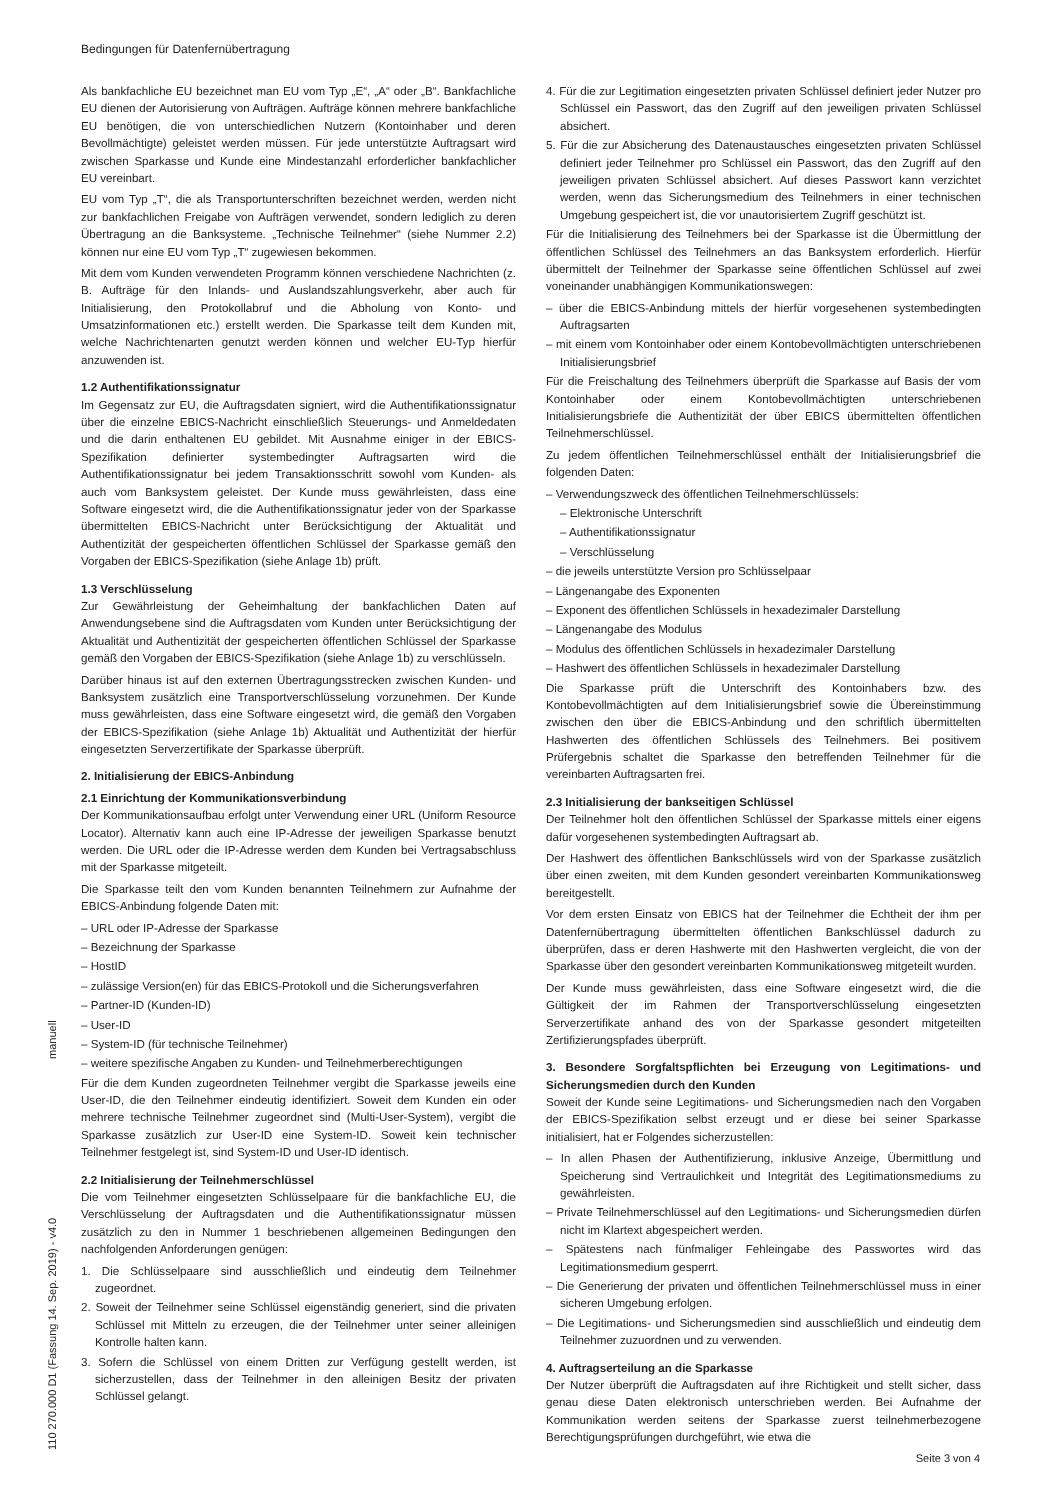Bedingungen für Datenfernübertragung
Als bankfachliche EU bezeichnet man EU vom Typ „E“, „A“ oder „B“. Bankfachliche EU dienen der Autorisierung von Aufträgen. Aufträge können mehrere bankfachliche EU benötigen, die von unterschiedlichen Nutzern (Kontoinhaber und deren Bevollmächtigte) geleistet werden müssen. Für jede unterstützte Auftragsart wird zwischen Sparkasse und Kunde eine Mindestanzahl erforderlicher bankfachlicher EU vereinbart.
EU vom Typ „T“, die als Transportunterschriften bezeichnet werden, werden nicht zur bankfachlichen Freigabe von Aufträgen verwendet, sondern lediglich zu deren Übertragung an die Banksysteme. „Technische Teilnehmer“ (siehe Nummer 2.2) können nur eine EU vom Typ „T“ zugewiesen bekommen.
Mit dem vom Kunden verwendeten Programm können verschiedene Nachrichten (z. B. Aufträge für den Inlands- und Auslandszahlungsverkehr, aber auch für Initialisierung, den Protokollabruf und die Abholung von Konto- und Umsatzinformationen etc.) erstellt werden. Die Sparkasse teilt dem Kunden mit, welche Nachrichtenarten genutzt werden können und welcher EU-Typ hierfür anzuwenden ist.
1.2 Authentifikationssignatur
Im Gegensatz zur EU, die Auftragsdaten signiert, wird die Authentifikationssignatur über die einzelne EBICS-Nachricht einschließlich Steuerungs- und Anmeldedaten und die darin enthaltenen EU gebildet. Mit Ausnahme einiger in der EBICS-Spezifikation definierter systembedingter Auftragsarten wird die Authentifikationssignatur bei jedem Transaktionsschritt sowohl vom Kunden- als auch vom Banksystem geleistet. Der Kunde muss gewährleisten, dass eine Software eingesetzt wird, die die Authentifikationssignatur jeder von der Sparkasse übermittelten EBICS-Nachricht unter Berücksichtigung der Aktualität und Authentizität der gespeicherten öffentlichen Schlüssel der Sparkasse gemäß den Vorgaben der EBICS-Spezifikation (siehe Anlage 1b) prüft.
1.3 Verschlüsselung
Zur Gewährleistung der Geheimhaltung der bankfachlichen Daten auf Anwendungsebene sind die Auftragsdaten vom Kunden unter Berücksichtigung der Aktualität und Authentizität der gespeicherten öffentlichen Schlüssel der Sparkasse gemäß den Vorgaben der EBICS-Spezifikation (siehe Anlage 1b) zu verschlüsseln.
Darüber hinaus ist auf den externen Übertragungsstrecken zwischen Kunden- und Banksystem zusätzlich eine Transportverschlüsselung vorzunehmen. Der Kunde muss gewährleisten, dass eine Software eingesetzt wird, die gemäß den Vorgaben der EBICS-Spezifikation (siehe Anlage 1b) Aktualität und Authentizität der hierfür eingesetzten Serverzertifikate der Sparkasse überprüft.
2. Initialisierung der EBICS-Anbindung
2.1 Einrichtung der Kommunikationsverbindung
Der Kommunikationsaufbau erfolgt unter Verwendung einer URL (Uniform Resource Locator). Alternativ kann auch eine IP-Adresse der jeweiligen Sparkasse benutzt werden. Die URL oder die IP-Adresse werden dem Kunden bei Vertragsabschluss mit der Sparkasse mitgeteilt.
Die Sparkasse teilt den vom Kunden benannten Teilnehmern zur Aufnahme der EBICS-Anbindung folgende Daten mit:
– URL oder IP-Adresse der Sparkasse
– Bezeichnung der Sparkasse
– HostID
– zulässige Version(en) für das EBICS-Protokoll und die Sicherungsverfahren
– Partner-ID (Kunden-ID)
– User-ID
– System-ID (für technische Teilnehmer)
– weitere spezifische Angaben zu Kunden- und Teilnehmerberechtigungen
Für die dem Kunden zugeordneten Teilnehmer vergibt die Sparkasse jeweils eine User-ID, die den Teilnehmer eindeutig identifiziert. Soweit dem Kunden ein oder mehrere technische Teilnehmer zugeordnet sind (Multi-User-System), vergibt die Sparkasse zusätzlich zur User-ID eine System-ID. Soweit kein technischer Teilnehmer festgelegt ist, sind System-ID und User-ID identisch.
2.2 Initialisierung der Teilnehmerschlüssel
Die vom Teilnehmer eingesetzten Schlüsselpaare für die bankfachliche EU, die Verschlüsselung der Auftragsdaten und die Authentifikationssignatur müssen zusätzlich zu den in Nummer 1 beschriebenen allgemeinen Bedingungen den nachfolgenden Anforderungen genügen:
1. Die Schlüsselpaare sind ausschließlich und eindeutig dem Teilnehmer zugeordnet.
2. Soweit der Teilnehmer seine Schlüssel eigenständig generiert, sind die privaten Schlüssel mit Mitteln zu erzeugen, die der Teilnehmer unter seiner alleinigen Kontrolle halten kann.
3. Sofern die Schlüssel von einem Dritten zur Verfügung gestellt werden, ist sicherzustellen, dass der Teilnehmer in den alleinigen Besitz der privaten Schlüssel gelangt.
4. Für die zur Legitimation eingesetzten privaten Schlüssel definiert jeder Nutzer pro Schlüssel ein Passwort, das den Zugriff auf den jeweiligen privaten Schlüssel absichert.
5. Für die zur Absicherung des Datenaustausches eingesetzten privaten Schlüssel definiert jeder Teilnehmer pro Schlüssel ein Passwort, das den Zugriff auf den jeweiligen privaten Schlüssel absichert. Auf dieses Passwort kann verzichtet werden, wenn das Sicherungsmedium des Teilnehmers in einer technischen Umgebung gespeichert ist, die vor unautorisiertem Zugriff geschützt ist.
Für die Initialisierung des Teilnehmers bei der Sparkasse ist die Übermittlung der öffentlichen Schlüssel des Teilnehmers an das Banksystem erforderlich. Hierfür übermittelt der Teilnehmer der Sparkasse seine öffentlichen Schlüssel auf zwei voneinander unabhängigen Kommunikationswegen:
– über die EBICS-Anbindung mittels der hierfür vorgesehenen systembedingten Auftragsarten
– mit einem vom Kontoinhaber oder einem Kontobevollmächtigten unterschriebenen Initialisierungsbrief
Für die Freischaltung des Teilnehmers überprüft die Sparkasse auf Basis der vom Kontoinhaber oder einem Kontobevollmächtigten unterschriebenen Initialisierungsbriefe die Authentizität der über EBICS übermittelten öffentlichen Teilnehmerschlüssel.
Zu jedem öffentlichen Teilnehmerschlüssel enthält der Initialisierungsbrief die folgenden Daten:
– Verwendungszweck des öffentlichen Teilnehmerschlüssels:
– Elektronische Unterschrift
– Authentifikationssignatur
– Verschlüsselung
– die jeweils unterstützte Version pro Schlüsselpaar
– Längenangabe des Exponenten
– Exponent des öffentlichen Schlüssels in hexadezimaler Darstellung
– Längenangabe des Modulus
– Modulus des öffentlichen Schlüssels in hexadezimaler Darstellung
– Hashwert des öffentlichen Schlüssels in hexadezimaler Darstellung
Die Sparkasse prüft die Unterschrift des Kontoinhabers bzw. des Kontobevollmächtigten auf dem Initialisierungsbrief sowie die Übereinstimmung zwischen den über die EBICS-Anbindung und den schriftlich übermittelten Hashwerten des öffentlichen Schlüssels des Teilnehmers. Bei positivem Prüfergebnis schaltet die Sparkasse den betreffenden Teilnehmer für die vereinbarten Auftragsarten frei.
2.3 Initialisierung der bankseitigen Schlüssel
Der Teilnehmer holt den öffentlichen Schlüssel der Sparkasse mittels einer eigens dafür vorgesehenen systembedingten Auftragsart ab.
Der Hashwert des öffentlichen Bankschlüssels wird von der Sparkasse zusätzlich über einen zweiten, mit dem Kunden gesondert vereinbarten Kommunikationsweg bereitgestellt.
Vor dem ersten Einsatz von EBICS hat der Teilnehmer die Echtheit der ihm per Datenfernübertragung übermittelten öffentlichen Bankschlüssel dadurch zu überprüfen, dass er deren Hashwerte mit den Hashwerten vergleicht, die von der Sparkasse über den gesondert vereinbarten Kommunikationsweg mitgeteilt wurden.
Der Kunde muss gewährleisten, dass eine Software eingesetzt wird, die die Gültigkeit der im Rahmen der Transportverschlüsselung eingesetzten Serverzertifikate anhand des von der Sparkasse gesondert mitgeteilten Zertifizierungspfades überprüft.
3. Besondere Sorgfaltspflichten bei Erzeugung von Legitimations- und Sicherungsmedien durch den Kunden
Soweit der Kunde seine Legitimations- und Sicherungsmedien nach den Vorgaben der EBICS-Spezifikation selbst erzeugt und er diese bei seiner Sparkasse initialisiert, hat er Folgendes sicherzustellen:
– In allen Phasen der Authentifizierung, inklusive Anzeige, Übermittlung und Speicherung sind Vertraulichkeit und Integrität des Legitimationsmediums zu gewährleisten.
– Private Teilnehmerschlüssel auf den Legitimations- und Sicherungsmedien dürfen nicht im Klartext abgespeichert werden.
– Spätestens nach fünfmaliger Fehleingabe des Passwortes wird das Legitimationsmedium gesperrt.
– Die Generierung der privaten und öffentlichen Teilnehmerschlüssel muss in einer sicheren Umgebung erfolgen.
– Die Legitimations- und Sicherungsmedien sind ausschließlich und eindeutig dem Teilnehmer zuzuordnen und zu verwenden.
4. Auftragserteilung an die Sparkasse
Der Nutzer überprüft die Auftragsdaten auf ihre Richtigkeit und stellt sicher, dass genau diese Daten elektronisch unterschrieben werden. Bei Aufnahme der Kommunikation werden seitens der Sparkasse zuerst teilnehmerbezogene Berechtigungsprüfungen durchgeführt, wie etwa die
110 270.000 D1 (Fassung 14. Sep. 2019) - v4.0 manuell
Seite 3 von 4